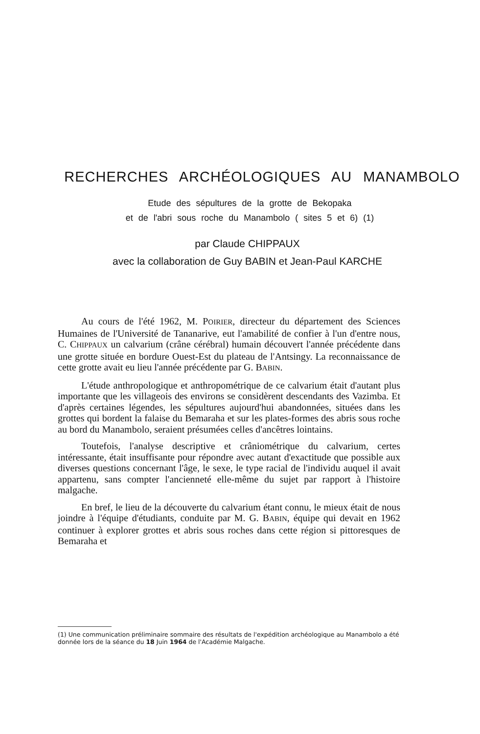RECHERCHES ARCHÉOLOGIQUES AU MANAMBOLO
Etude des sépultures de la grotte de Bekopaka
et de l'abri sous roche du Manambolo ( sites 5 et 6) (1)
par Claude CHIPPAUX
avec la collaboration de Guy BABIN et Jean-Paul KARCHE
Au cours de l'été 1962, M. POIRIER, directeur du département des Sciences Humaines de l'Université de Tananarive, eut l'amabilité de confier à l'un d'entre nous, C. CHIPPAUX un calvarium (crâne cérébral) humain découvert l'année précédente dans une grotte située en bordure Ouest-Est du plateau de l'Antsingy. La reconnaissance de cette grotte avait eu lieu l'année précédente par G. BABIN.
L'étude anthropologique et anthropométrique de ce calvarium était d'autant plus importante que les villageois des environs se considèrent descendants des Vazimba. Et d'après certaines légendes, les sépultures aujourd'hui abandonnées, situées dans les grottes qui bordent la falaise du Bemaraha et sur les plates-formes des abris sous roche au bord du Manambolo, seraient présumées celles d'ancêtres lointains.
Toutefois, l'analyse descriptive et crâniométrique du calvarium, certes intéressante, était insuffisante pour répondre avec autant d'exactitude que possible aux diverses questions concernant l'âge, le sexe, le type racial de l'individu auquel il avait appartenu, sans compter l'ancienneté elle-même du sujet par rapport à l'histoire malgache.
En bref, le lieu de la découverte du calvarium étant connu, le mieux était de nous joindre à l'équipe d'étudiants, conduite par M. G. BABIN, équipe qui devait en 1962 continuer à explorer grottes et abris sous roches dans cette région si pittoresques de Bemaraha et
(1) Une communication préliminaire sommaire des résultats de l'expédition archéologique au Manambolo a été donnée lors de la séance du 18 Juin 1964 de l'Académie Malgache.